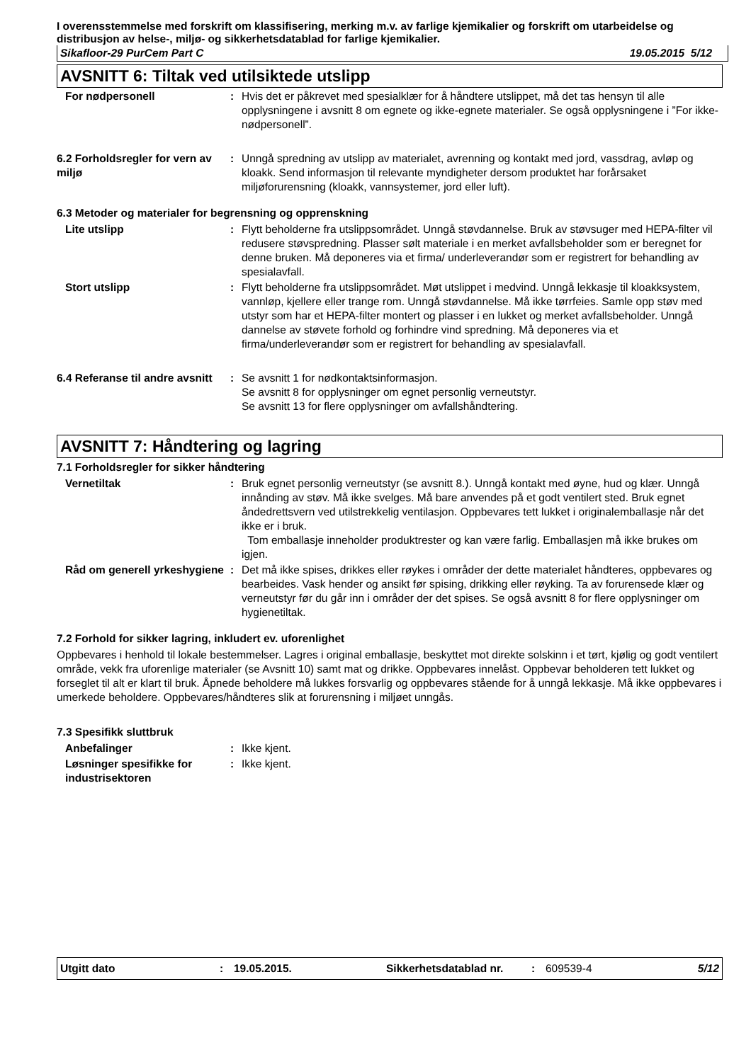I overensstemmelse med forskrift om klassifisering, merking m.v. av farlige kjemikalier og forskrift om utarbeidelse og distribusjon av helse-, miljø- og sikkerhetsdatablad for farlige kjemikalier.
Sikafloor-29 PurCem Part C 19.05.2015 5/12
AVSNITT 6: Tiltak ved utilsiktede utslipp
For nødpersonell : Hvis det er påkrevet med spesialklær for å håndtere utslippet, må det tas hensyn til alle opplysningene i avsnitt 8 om egnete og ikke-egnete materialer. Se også opplysningene i ”For ikke-nødpersonell”.
6.2 Forholdsregler for vern av miljø
: Unngå spredning av utslipp av materialet, avrenning og kontakt med jord, vassdrag, avløp og kloakk. Send informasjon til relevante myndigheter dersom produktet har forårsaket miljøforurensning (kloakk, vannsystemer, jord eller luft).
6.3 Metoder og materialer for begrensning og opprenskning
Lite utslipp : Flytt beholderne fra utslippsområdet. Unngå støvdannelse. Bruk av støvsuger med HEPA-filter vil redusere støvspredning. Plasser sølt materiale i en merket avfallsbeholder som er beregnet for denne bruken. Må deponeres via et firma/ underleverandør som er registrert for behandling av spesialavfall.
Stort utslipp : Flytt beholderne fra utslippsområdet. Møt utslippet i medvind. Unngå lekkasje til kloakksystem, vannløp, kjellere eller trange rom. Unngå støvdannelse. Må ikke tørrfeies. Samle opp støv med utstyr som har et HEPA-filter montert og plasser i en lukket og merket avfallsbeholder. Unngå dannelse av støvete forhold og forhindre vind spredning. Må deponeres via et firma/underleverandør som er registrert for behandling av spesialavfall.
6.4 Referanse til andre avsnitt
: Se avsnitt 1 for nødkontaktsinformasjon.
Se avsnitt 8 for opplysninger om egnet personlig verneutstyr.
Se avsnitt 13 for flere opplysninger om avfallshåndtering.
AVSNITT 7: Håndtering og lagring
7.1 Forholdsregler for sikker håndtering
Vernetiltak : Bruk egnet personlig verneutstyr (se avsnitt 8.). Unngå kontakt med øyne, hud og klær. Unngå innånding av støv. Må ikke svelges. Må bare anvendes på et godt ventilert sted. Bruk egnet åndedrettsvern ved utilstrekkelig ventilasjon. Oppbevares tett lukket i originalemballasje når det ikke er i bruk.
Tom emballasje inneholder produktrester og kan være farlig. Emballasjen må ikke brukes om igjen.
Råd om generell yrkeshygiene
: Det må ikke spises, drikkes eller røykes i områder der dette materialet håndteres, oppbevares og bearbeides. Vask hender og ansikt før spising, drikking eller røyking. Ta av forurensede klær og verneutstyr før du går inn i områder der det spises. Se også avsnitt 8 for flere opplysninger om hygienetiltak.
7.2 Forhold for sikker lagring, inkludert ev. uforenlighet
Oppbevares i henhold til lokale bestemmelser. Lagres i original emballasje, beskyttet mot direkte solskinn i et tørt, kjølig og godt ventilert område, vekk fra uforenlige materialer (se Avsnitt 10) samt mat og drikke. Oppbevares innelåst. Oppbevar beholderen tett lukket og forseglet til alt er klart til bruk. Åpnede beholdere må lukkes forsvarlig og oppbevares stående for å unngå lekkasje. Må ikke oppbevares i umerkede beholdere. Oppbevares/håndteres slik at forurensning i miljøet unngås.
7.3 Spesifikk sluttbruk
Anbefalinger : Ikke kjent.
Løsninger spesifikke for industrisektoren
: Ikke kjent.
Utgitt dato: 19.05.2015. Sikkerhetsdatablad nr.: 609539-4 5/12